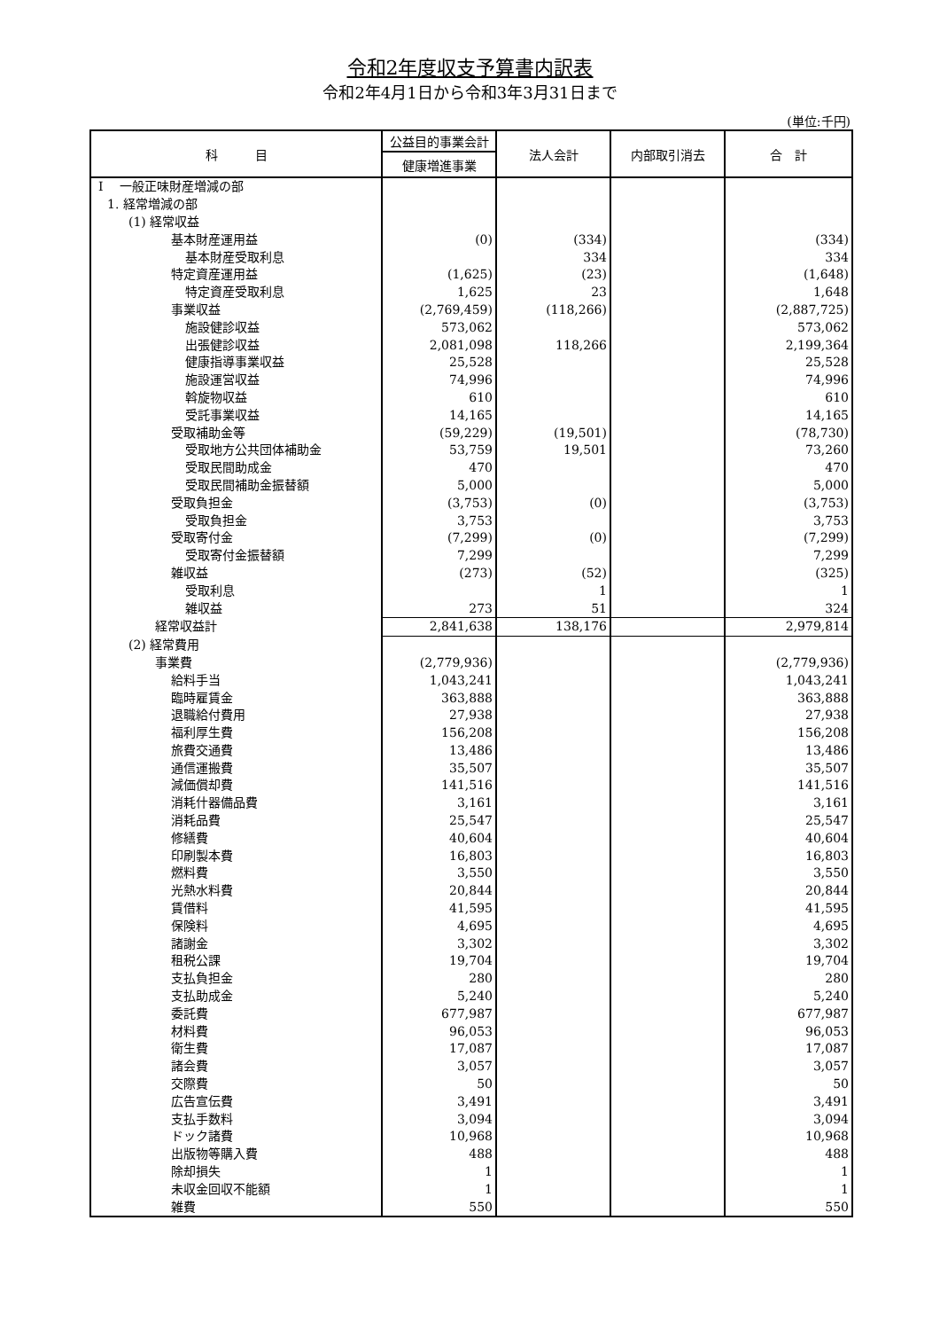令和2年度収支予算書内訳表
令和2年4月1日から令和3年3月31日まで
(単位:千円)
| 科 目 | 公益目的事業会計 | 法人会計 | 内部取引消去 | 合 計 |
| --- | --- | --- | --- | --- |
| | 健康増進事業 | | | |
| I 一般正味財産増減の部 | | | | |
| 1. 経常増減の部 | | | | |
| (1) 経常収益 | | | | |
| 基本財産運用益 | (0) | (334) | | (334) |
| 基本財産受取利息 | | 334 | | 334 |
| 特定資産運用益 | (1,625) | (23) | | (1,648) |
| 特定資産受取利息 | 1,625 | 23 | | 1,648 |
| 事業収益 | (2,769,459) | (118,266) | | (2,887,725) |
| 施設健診収益 | 573,062 | | | 573,062 |
| 出張健診収益 | 2,081,098 | 118,266 | | 2,199,364 |
| 健康指導事業収益 | 25,528 | | | 25,528 |
| 施設運営収益 | 74,996 | | | 74,996 |
| 斡旋物収益 | 610 | | | 610 |
| 受託事業収益 | 14,165 | | | 14,165 |
| 受取補助金等 | (59,229) | (19,501) | | (78,730) |
| 受取地方公共団体補助金 | 53,759 | 19,501 | | 73,260 |
| 受取民間助成金 | 470 | | | 470 |
| 受取民間補助金振替額 | 5,000 | | | 5,000 |
| 受取負担金 | (3,753) | (0) | | (3,753) |
| 受取負担金 | 3,753 | | | 3,753 |
| 受取寄付金 | (7,299) | (0) | | (7,299) |
| 受取寄付金振替額 | 7,299 | | | 7,299 |
| 雑収益 | (273) | (52) | | (325) |
| 受取利息 | | 1 | | 1 |
| 雑収益 | 273 | 51 | | 324 |
| 経常収益計 | 2,841,638 | 138,176 | | 2,979,814 |
| (2) 経常費用 | | | | |
| 事業費 | (2,779,936) | | | (2,779,936) |
| 給料手当 | 1,043,241 | | | 1,043,241 |
| 臨時雇賃金 | 363,888 | | | 363,888 |
| 退職給付費用 | 27,938 | | | 27,938 |
| 福利厚生費 | 156,208 | | | 156,208 |
| 旅費交通費 | 13,486 | | | 13,486 |
| 通信運搬費 | 35,507 | | | 35,507 |
| 減価償却費 | 141,516 | | | 141,516 |
| 消耗什器備品費 | 3,161 | | | 3,161 |
| 消耗品費 | 25,547 | | | 25,547 |
| 修繕費 | 40,604 | | | 40,604 |
| 印刷製本費 | 16,803 | | | 16,803 |
| 燃料費 | 3,550 | | | 3,550 |
| 光熱水料費 | 20,844 | | | 20,844 |
| 賃借料 | 41,595 | | | 41,595 |
| 保険料 | 4,695 | | | 4,695 |
| 諸謝金 | 3,302 | | | 3,302 |
| 租税公課 | 19,704 | | | 19,704 |
| 支払負担金 | 280 | | | 280 |
| 支払助成金 | 5,240 | | | 5,240 |
| 委託費 | 677,987 | | | 677,987 |
| 材料費 | 96,053 | | | 96,053 |
| 衛生費 | 17,087 | | | 17,087 |
| 諸会費 | 3,057 | | | 3,057 |
| 交際費 | 50 | | | 50 |
| 広告宣伝費 | 3,491 | | | 3,491 |
| 支払手数料 | 3,094 | | | 3,094 |
| ドック諸費 | 10,968 | | | 10,968 |
| 出版物等購入費 | 488 | | | 488 |
| 除却損失 | 1 | | | 1 |
| 未収金回収不能額 | 1 | | | 1 |
| 雑費 | 550 | | | 550 |